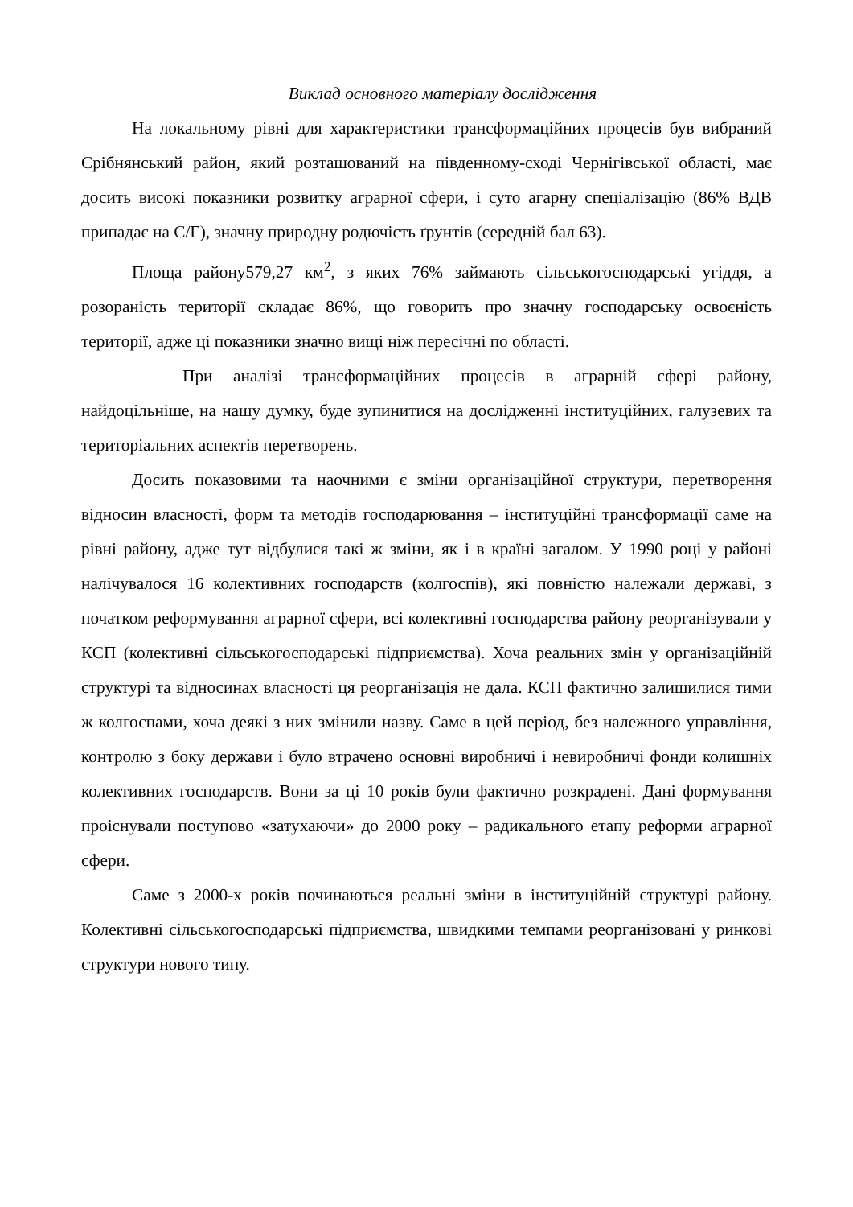Виклад основного матеріалу дослідження
На локальному рівні для характеристики трансформаційних процесів був вибраний Срібнянський район, який розташований на південному-сході Чернігівської області, має досить високі показники розвитку аграрної сфери, і суто агарну спеціалізацію (86% ВДВ припадає на С/Г), значну природну родючість ґрунтів (середній бал 63).
Площа району579,27 км<sup>2</sup>, з яких 76% займають сільськогосподарські угіддя, а розораність території складає 86%, що говорить про значну господарську освоєність території, адже ці показники значно вищі ніж пересічні по області.
При аналізі трансформаційних процесів в аграрній сфері району, найдоцільніше, на нашу думку, буде зупинитися на дослідженні інституційних, галузевих та територіальних аспектів перетворень.
Досить показовими та наочними є зміни організаційної структури, перетворення відносин власності, форм та методів господарювання – інституційні трансформації саме на рівні району, адже тут відбулися такі ж зміни, як і в країні загалом. У 1990 році у районі налічувалося 16 колективних господарств (колгоспів), які повністю належали державі, з початком реформування аграрної сфери, всі колективні господарства району реорганізували у КСП (колективні сільськогосподарські підприємства). Хоча реальних змін у організаційній структурі та відносинах власності ця реорганізація не дала. КСП фактично залишилися тими ж колгоспами, хоча деякі з них змінили назву. Саме в цей період, без належного управління, контролю з боку держави і було втрачено основні виробничі і невиробничі фонди колишніх колективних господарств. Вони за ці 10 років були фактично розкрадені. Дані формування проіснували поступово «затухаючи» до 2000 року – радикального етапу реформи аграрної сфери.
Саме з 2000-х років починаються реальні зміни в інституційній структурі району. Колективні сільськогосподарські підприємства, швидкими темпами реорганізовані у ринкові структури нового типу.